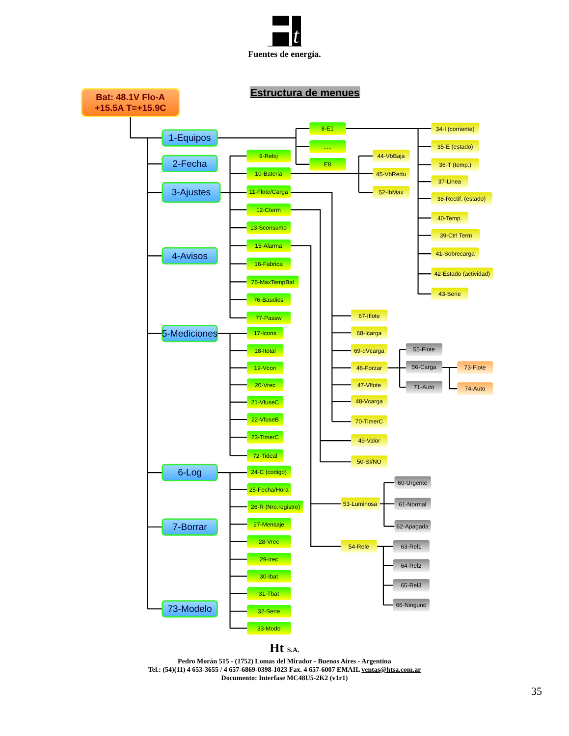t
Fuentes de energía.
Estructura de menues
Bat: 48.1V Flo-A
+15.5A T=+15.9C
1-Equipos
8-E1
.....
E8
34-I (corriente)
35-E (estado)
36-T (temp.)
37-Linea
38-Rectif. (estado)
40-Temp.
39-Ctrl Term
41-Sobrecarga
42-Estado (actividad)
43-Serie
2-Fecha
3-Ajustes
9-Reloj
10-Bateria
44-VbBaja
45-VbRedu
52-IbMax
11-Flote/Carga
67-Iflote
68-Icarga
69-dVcarga
46-Forzar
55-Flote
56-Carga
73-Flote
74-Auto
71-Auto
47-Vflote
48-Vcarga
70-TimerC
12-Cterm
49-Valor
50-SI/NO
13-Sconsumo
15-Alarma
53-Luminosa
60-Urgente
61-Normal
62-Apagada
54-Rele
63-Rel1
64-Rel2
65-Rel3
66-Ninguno
16-Fabrica
75-MaxTempBat
76-Baudios
77-Passw
4-Avisos
5-Mediciones
17-Icons
18-Itotal
19-Vcon
20-Vrec
21-VfuseC
22-VfuseB
23-TimerC
72-Tideal
6-Log
24-C (codigo)
25-Fecha/Hora
26-R (Nro.registro)
27-Mensaje
28-Vrec
29-Irec
30-Ibat
31-Tbat
32-Serie
33-Modo
7-Borrar
73-Modelo
Ht S.A.
Pedro Morán 515 - (1752) Lomas del Mirador - Buenos Aires - Argentina
Tel.: (54)(11) 4 653-3655 / 4 657-6869-0398-1023 Fax. 4 657-6007 EMAIL ventas@htsa.com.ar
Documento: Interfase MC48U5-2K2 (v1r1)
35